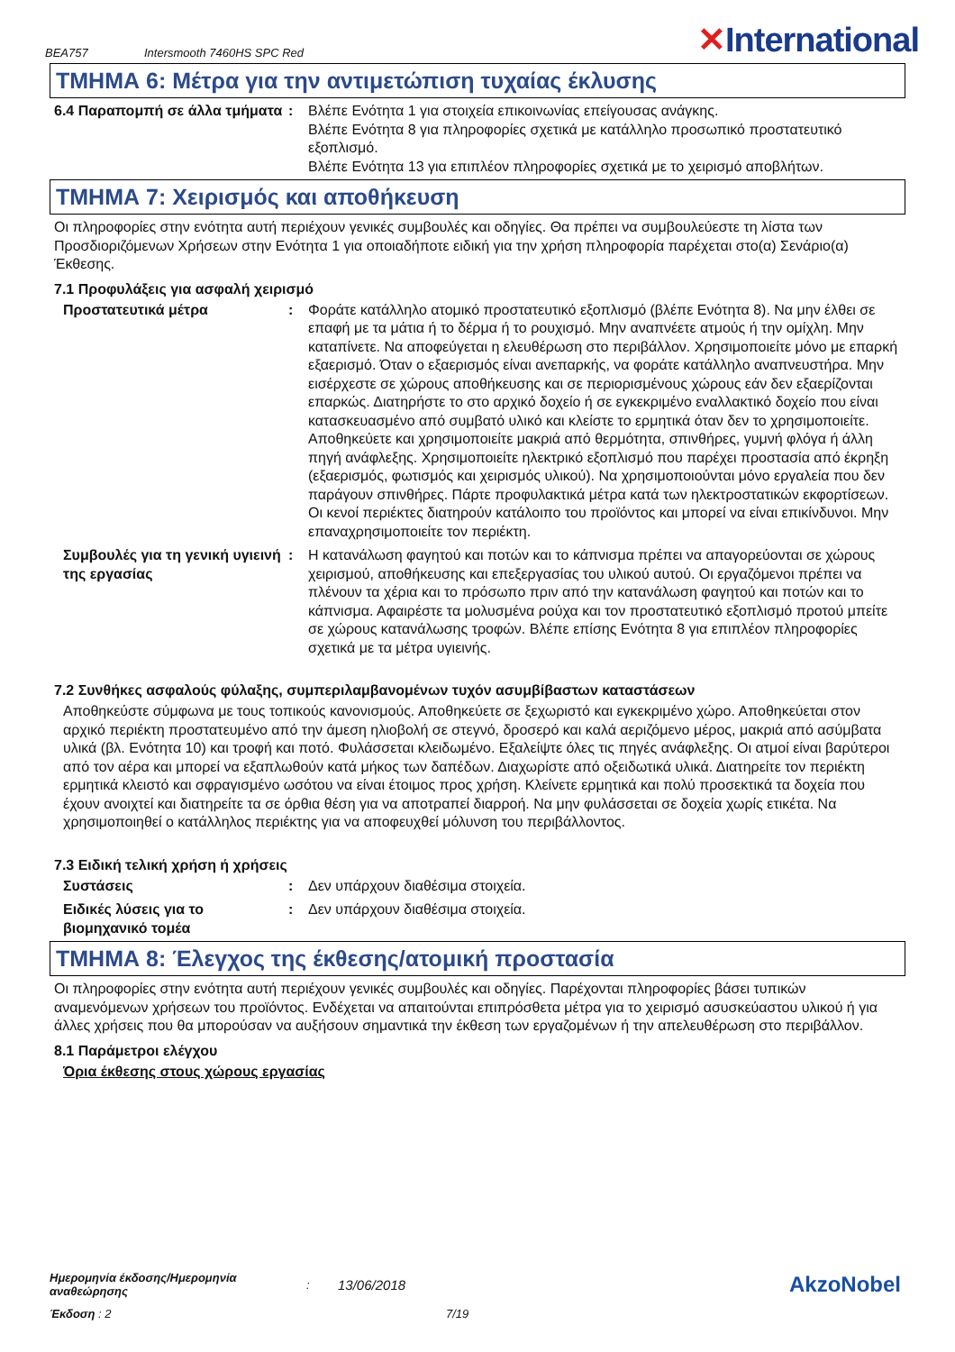BEA757 Intersmooth 7460HS SPC Red ✕International
ΤΜΗΜΑ 6: Μέτρα για την αντιμετώπιση τυχαίας έκλυσης
6.4 Παραπομπή σε άλλα τμήματα
: Βλέπε Ενότητα 1 για στοιχεία επικοινωνίας επείγουσας ανάγκης.
Βλέπε Ενότητα 8 για πληροφορίες σχετικά με κατάλληλο προσωπικό προστατευτικό εξοπλισμό.
Βλέπε Ενότητα 13 για επιπλέον πληροφορίες σχετικά με το χειρισμό αποβλήτων.
ΤΜΗΜΑ 7: Χειρισμός και αποθήκευση
Οι πληροφορίες στην ενότητα αυτή περιέχουν γενικές συμβουλές και οδηγίες. Θα πρέπει να συμβουλεύεστε τη λίστα των Προσδιοριζόμενων Χρήσεων στην Ενότητα 1 για οποιαδήποτε ειδική για την χρήση πληροφορία παρέχεται στο(α) Σενάριο(α) Έκθεσης.
7.1 Προφυλάξεις για ασφαλή χειρισμό
Προστατευτικά μέτρα : Φοράτε κατάλληλο ατομικό προστατευτικό εξοπλισμό (βλέπε Ενότητα 8). Να μην έλθει σε επαφή με τα μάτια ή το δέρμα ή το ρουχισμό. Μην αναπνέετε ατμούς ή την ομίχλη. Μην καταπίνετε. Να αποφεύγεται η ελευθέρωση στο περιβάλλον. Χρησιμοποιείτε μόνο με επαρκή εξαερισμό. Όταν ο εξαερισμός είναι ανεπαρκής, να φοράτε κατάλληλο αναπνευστήρα. Μην εισέρχεστε σε χώρους αποθήκευσης και σε περιορισμένους χώρους εάν δεν εξαερίζονται επαρκώς. Διατηρήστε το στο αρχικό δοχείο ή σε εγκεκριμένο εναλλακτικό δοχείο που είναι κατασκευασμένο από συμβατό υλικό και κλείστε το ερμητικά όταν δεν το χρησιμοποιείτε. Αποθηκεύετε και χρησιμοποιείτε μακριά από θερμότητα, σπινθήρες, γυμνή φλόγα ή άλλη πηγή ανάφλεξης. Χρησιμοποιείτε ηλεκτρικό εξοπλισμό που παρέχει προστασία από έκρηξη (εξαερισμός, φωτισμός και χειρισμός υλικού). Να χρησιμοποιούνται μόνο εργαλεία που δεν παράγουν σπινθήρες. Πάρτε προφυλακτικά μέτρα κατά των ηλεκτροστατικών εκφορτίσεων. Οι κενοί περιέκτες διατηρούν κατάλοιπο του προϊόντος και μπορεί να είναι επικίνδυνοι. Μην επαναχρησιμοποιείτε τον περιέκτη.
Συμβουλές για τη γενική υγιεινή της εργασίας
: Η κατανάλωση φαγητού και ποτών και το κάπνισμα πρέπει να απαγορεύονται σε χώρους χειρισμού, αποθήκευσης και επεξεργασίας του υλικού αυτού. Οι εργαζόμενοι πρέπει να πλένουν τα χέρια και το πρόσωπο πριν από την κατανάλωση φαγητού και ποτών και το κάπνισμα. Αφαιρέστε τα μολυσμένα ρούχα και τον προστατευτικό εξοπλισμό προτού μπείτε σε χώρους κατανάλωσης τροφών. Βλέπε επίσης Ενότητα 8 για επιπλέον πληροφορίες σχετικά με τα μέτρα υγιεινής.
7.2 Συνθήκες ασφαλούς φύλαξης, συμπεριλαμβανομένων τυχόν ασυμβίβαστων καταστάσεων
Αποθηκεύστε σύμφωνα με τους τοπικούς κανονισμούς. Αποθηκεύετε σε ξεχωριστό και εγκεκριμένο χώρο. Αποθηκεύεται στον αρχικό περιέκτη προστατευμένο από την άμεση ηλιοβολή σε στεγνό, δροσερό και καλά αεριζόμενο μέρος, μακριά από ασύμβατα υλικά (βλ. Ενότητα 10) και τροφή και ποτό. Φυλάσσεται κλειδωμένο. Εξαλείψτε όλες τις πηγές ανάφλεξης. Οι ατμοί είναι βαρύτεροι από τον αέρα και μπορεί να εξαπλωθούν κατά μήκος των δαπέδων. Διαχωρίστε από οξειδωτικά υλικά. Διατηρείτε τον περιέκτη ερμητικά κλειστό και σφραγισμένο ωσότου να είναι έτοιμος προς χρήση. Κλείνετε ερμητικά και πολύ προσεκτικά τα δοχεία που έχουν ανοιχτεί και διατηρείτε τα σε όρθια θέση για να αποτραπεί διαρροή. Να μην φυλάσσεται σε δοχεία χωρίς ετικέτα. Να χρησιμοποιηθεί ο κατάλληλος περιέκτης για να αποφευχθεί μόλυνση του περιβάλλοντος.
7.3 Ειδική τελική χρήση ή χρήσεις
Συστάσεις : Δεν υπάρχουν διαθέσιμα στοιχεία.
Ειδικές λύσεις για το βιομηχανικό τομέα
: Δεν υπάρχουν διαθέσιμα στοιχεία.
ΤΜΗΜΑ 8: Έλεγχος της έκθεσης/ατομική προστασία
Οι πληροφορίες στην ενότητα αυτή περιέχουν γενικές συμβουλές και οδηγίες. Παρέχονται πληροφορίες βάσει τυπικών αναμενόμενων χρήσεων του προϊόντος. Ενδέχεται να απαιτούνται επιπρόσθετα μέτρα για το χειρισμό ασυσκεύαστου υλικού ή για άλλες χρήσεις που θα μπορούσαν να αυξήσουν σημαντικά την έκθεση των εργαζομένων ή την απελευθέρωση στο περιβάλλον.
8.1 Παράμετροι ελέγχου
Όρια έκθεσης στους χώρους εργασίας
Ημερομηνία έκδοσης/Ημερομηνία αναθεώρησης: 13/06/2018 AkzoNobel
Έκδοση : 2 7/19